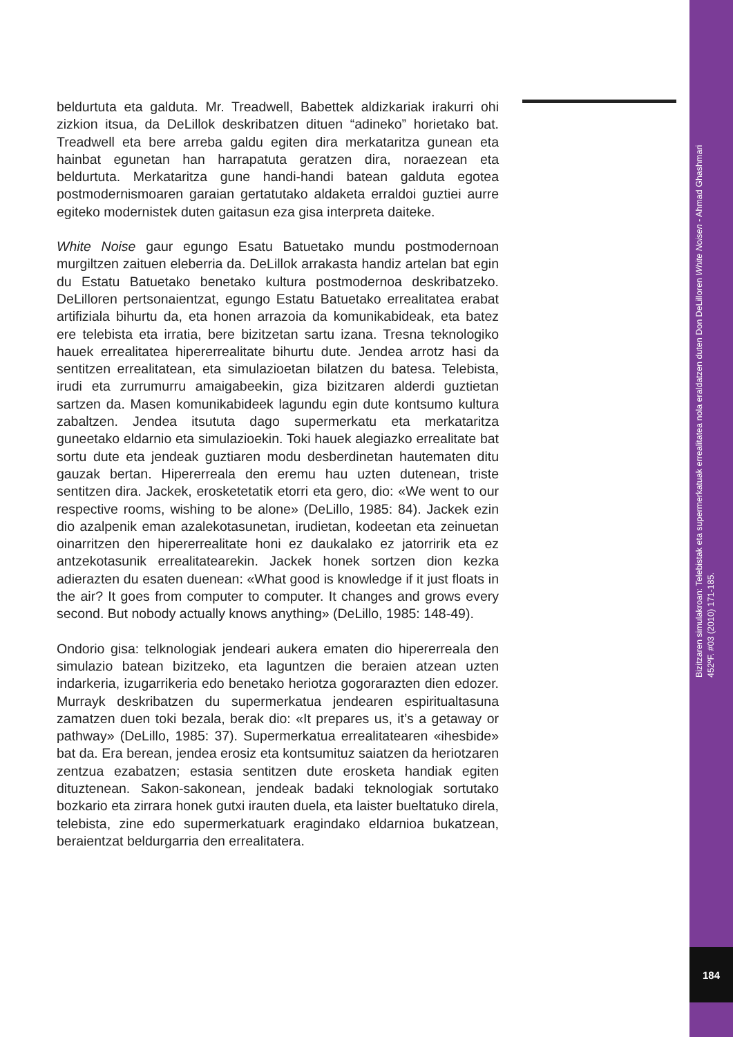Bizitzaren simulakroan: Telebistak eta supermerkatuak errealitatea nola eraldatzen duten Don DeLilloren White Noisen - Ahmad Ghashmari
452ºF. #03 (2010) 171-185.
184
beldurtuta eta galduta. Mr. Treadwell, Babettek aldizkariak irakurri ohi zizkion itsua, da DeLillok deskribatzen dituen “adineko” horietako bat. Treadwell eta bere arreba galdu egiten dira merkataritza gunean eta hainbat egunetan han harrapatuta geratzen dira, noraezean eta beldurtuta. Merkataritza gune handi-handi batean galduta egotea postmodernismoaren garaian gertatutako aldaketa erraldoi guztiei aurre egiteko modernistek duten gaitasun eza gisa interpreta daiteke.
White Noise gaur egungo Esatu Batuetako mundu postmodernoan murgiltzen zaituen eleberria da. DeLillok arrakasta handiz artelan bat egin du Estatu Batuetako benetako kultura postmodernoa deskribatzeko. DeLilloren pertsonaientzat, egungo Estatu Batuetako errealitatea erabat artifiziala bihurtu da, eta honen arrazoia da komunikabideak, eta batez ere telebista eta irratia, bere bizitzetan sartu izana. Tresna teknologiko hauek errealitatea hipererrealitate bihurtu dute. Jendea arrotz hasi da sentitzen errealitatean, eta simulazioetan bilatzen du batesa. Telebista, irudi eta zurrumurru amaigabeekin, giza bizitzaren alderdi guztietan sartzen da. Masen komunikabideek lagundu egin dute kontsumo kultura zabaltzen. Jendea itsututa dago supermerkatu eta merkataritza guneetako eldarnio eta simulazioekin. Toki hauek alegiazko errealitate bat sortu dute eta jendeak guztiaren modu desberdinetan hautematen ditu gauzak bertan. Hipererreala den eremu hau uzten dutenean, triste sentitzen dira. Jackek, erosketetatik etorri eta gero, dio: «We went to our respective rooms, wishing to be alone» (DeLillo, 1985: 84). Jackek ezin dio azalpenik eman azalekotasunetan, irudietan, kodeetan eta zeinuetan oinarritzen den hipererrealitate honi ez daukalako ez jatorririk eta ez antzekotasunik errealitatearekin. Jackek honek sortzen dion kezka adierazten du esaten duenean: «What good is knowledge if it just floats in the air? It goes from computer to computer. It changes and grows every second. But nobody actually knows anything» (DeLillo, 1985: 148-49).
Ondorio gisa: telknologiak jendeari aukera ematen dio hipererreala den simulazio batean bizitzeko, eta laguntzen die beraien atzean uzten indarkeria, izugarrikeria edo benetako heriotza gogorarazten dien edozer. Murrayk deskribatzen du supermerkatua jendearen espiritualtasuna zamatzen duen toki bezala, berak dio: «It prepares us, it’s a getaway or pathway» (DeLillo, 1985: 37). Supermerkatua errealitatearen «ihesbide» bat da. Era berean, jendea erosiz eta kontsumituz saiatzen da heriotzaren zentzua ezabatzen; estasia sentitzen dute erosketa handiak egiten dituztenean. Sakon-sakonean, jendeak badaki teknologiak sortutako bozkario eta zirrara honek gutxi irauten duela, eta laister bueltatuko direla, telebista, zine edo supermerkatuark eragindako eldarnioa bukatzean, beraientzat beldurgarria den errealitatera.